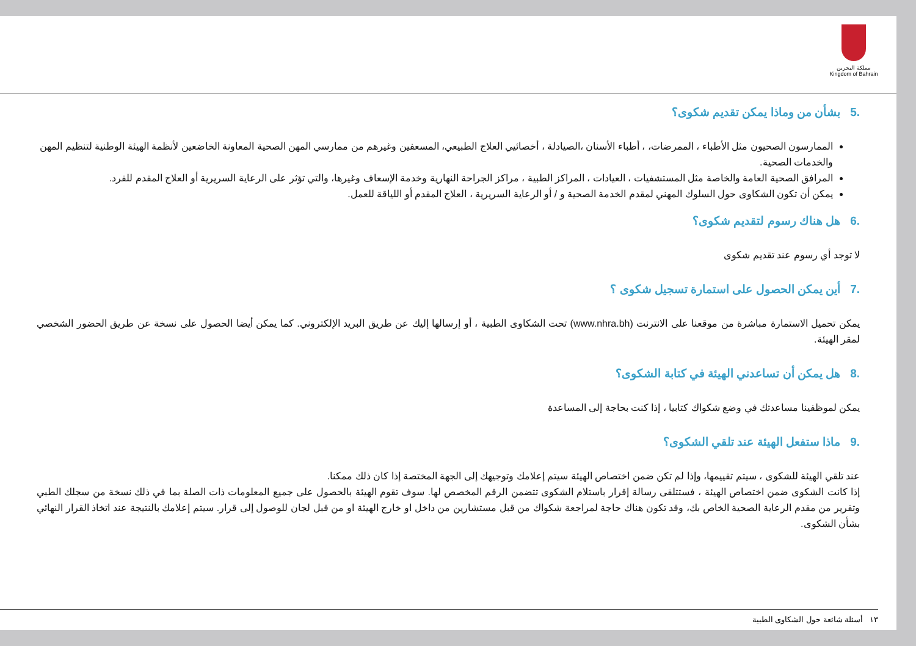مملكة البحرين
Kingdom of Bahrain
.5 بشأن من وماذا يمكن تقديم شكوى؟
الممارسون الصحيون مثل الأطباء ، الممرضات، ، أطباء الأسنان ،الصيادلة ، أخصائيي العلاج الطبيعي، المسعفين وغيرهم من ممارسي المهن الصحية المعاونة الخاضعين لأنظمة الهيئة الوطنية لتنظيم المهن والخدمات الصحية.
المرافق الصحية العامة والخاصة مثل المستشفيات ، العيادات ، المراكز الطبية ، مراكز الجراحة النهارية وخدمة الإسعاف وغيرها، والتي تؤثر على الرعاية السريرية أو العلاج المقدم للفرد.
يمكن أن تكون الشكاوى حول السلوك المهني لمقدم الخدمة الصحية و / أو الرعاية السريرية ، العلاج المقدم أو اللياقة للعمل.
.6 هل هناك رسوم لتقديم شكوى؟
لا توجد أي رسوم عند تقديم شكوى
.7 أين يمكن الحصول على استمارة تسجيل شكوى ؟
يمكن تحميل الاستمارة مباشرة من موقعنا على الانترنت (www.nhra.bh) تحت الشكاوى الطبية ، أو إرسالها إليك عن طريق البريد الإلكتروني. كما يمكن أيضا الحصول على نسخة عن طريق الحضور الشخصي لمقر الهيئة.
.8 هل يمكن أن تساعدني الهيئة في كتابة الشكوى؟
يمكن لموظفينا مساعدتك في وضع شكواك كتابيا ، إذا كنت بحاجة إلى المساعدة
.9 ماذا ستفعل الهيئة عند تلقي الشكوى؟
عند تلقي الهيئة للشكوى ، سيتم تقييمها، وإذا لم تكن ضمن اختصاص الهيئة سيتم إعلامك وتوجيهك إلى الجهة المختصة إذا كان ذلك ممكنا.
إذا كانت الشكوى ضمن اختصاص الهيئة ، فستتلقى رسالة إقرار باستلام الشكوى تتضمن الرقم المخصص لها. سوف تقوم الهيئة بالحصول على جميع المعلومات ذات الصلة بما في ذلك نسخة من سجلك الطبي وتقرير من مقدم الرعاية الصحية الخاص بك، وقد تكون هناك حاجة لمراجعة شكواك من قبل مستشارين من داخل او خارج الهيئة او من قبل لجان للوصول إلى قرار. سيتم إعلامك بالنتيجة عند اتخاذ القرار النهائي بشأن الشكوى.
١٣ أسئلة شائعة حول الشكاوى الطبية